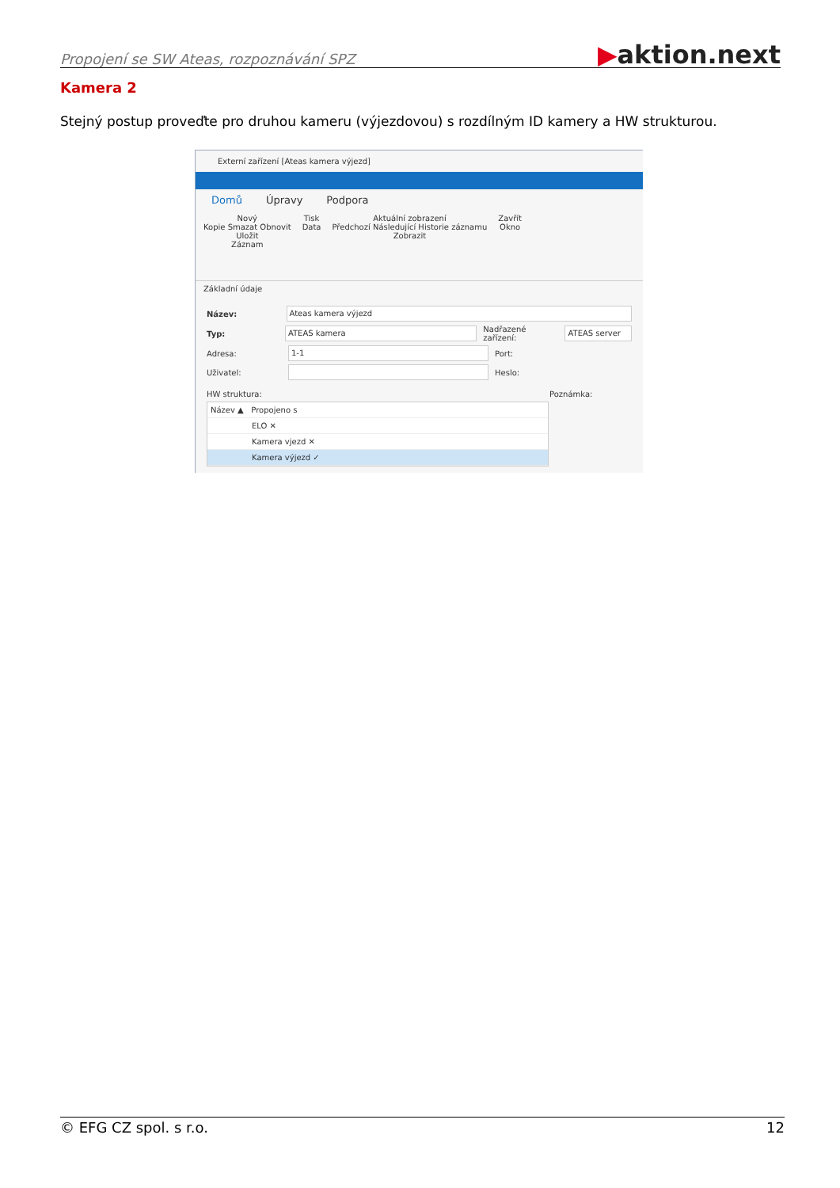Propojení se SW Ateas, rozpoznávání SPZ ▶aktion.next
Kamera 2
Stejný postup proveďte pro druhou kameru (výjezdovou) s rozdílným ID kamery a HW strukturou.
Externí zařízení [Ateas kamera výjezd]
Domů Úpravy Podpora
Nový
Kopie Smazat Obnovit
Uložit
Záznam
Tisk
Data
Aktuální zobrazení
Předchozí Následující Historie záznamu
Zobrazit
Zavřít
Okno
Základní údaje
Název: Ateas kamera výjezd
Typ: ATEAS kamera Nadřazené zařízení: ATEAS server
Adresa: 1-1 Port:
Uživatel: Heslo:
HW struktura: Poznámka:
Název ▲ Propojeno s
ELO ✕
Kamera vjezd ✕
Kamera výjezd ✓
© EFG CZ spol. s r.o. 12